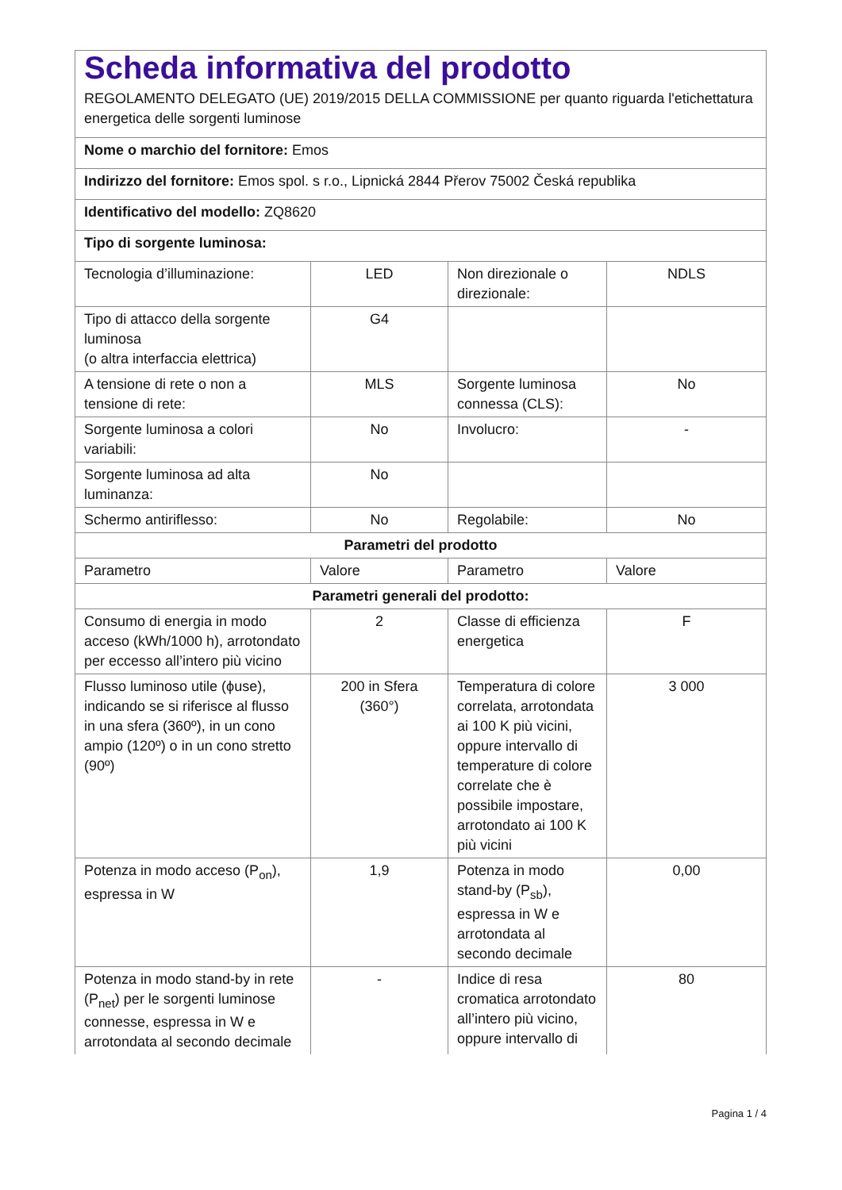| Scheda informativa del prodotto REGOLAMENTO DELEGATO (UE) 2019/2015 DELLA COMMISSIONE per quanto riguarda l'etichettatura energetica delle sorgenti luminose | | | |
| Nome o marchio del fornitore: Emos | | | |
| Indirizzo del fornitore: Emos spol. s r.o., Lipnická 2844 Přerov 75002 Česká republika | | | |
| Identificativo del modello: ZQ8620 | | | |
| Tipo di sorgente luminosa: | | | |
| Tecnologia d’illuminazione: | LED | Non direzionale o direzionale: | NDLS |
| Tipo di attacco della sorgente luminosa (o altra interfaccia elettrica) | G4 | | |
| A tensione di rete o non a tensione di rete: | MLS | Sorgente luminosa connessa (CLS): | No |
| Sorgente luminosa a colori variabili: | No | Involucro: | - |
| Sorgente luminosa ad alta luminanza: | No | | |
| Schermo antiriflesso: | No | Regolabile: | No |
| Parametri del prodotto | | | |
| Parametro | Valore | Parametro | Valore |
| Parametri generali del prodotto: | | | |
| Consumo di energia in modo acceso (kWh/1000 h), arrotondato per eccesso all’intero più vicino | 2 | Classe di efficienza energetica | F |
| Flusso luminoso utile (ϕuse), indicando se si riferisce al flusso in una sfera (360º), in un cono ampio (120º) o in un cono stretto (90º) | 200 in Sfera (360°) | Temperatura di colore correlata, arrotondata ai 100 K più vicini, oppure intervallo di temperature di colore correlate che è possibile impostare, arrotondato ai 100 K più vicini | 3 000 |
| Potenza in modo acceso (P<sub>on</sub>), espressa in W | 1,9 | Potenza in modo stand-by (P<sub>sb</sub>), espressa in W e arrotondata al secondo decimale | 0,00 |
| Potenza in modo stand-by in rete (P<sub>net</sub>) per le sorgenti luminose connesse, espressa in W e arrotondata al secondo decimale | - | Indice di resa cromatica arrotondato all’intero più vicino, oppure intervallo di | 80 |
Pagina 1 / 4